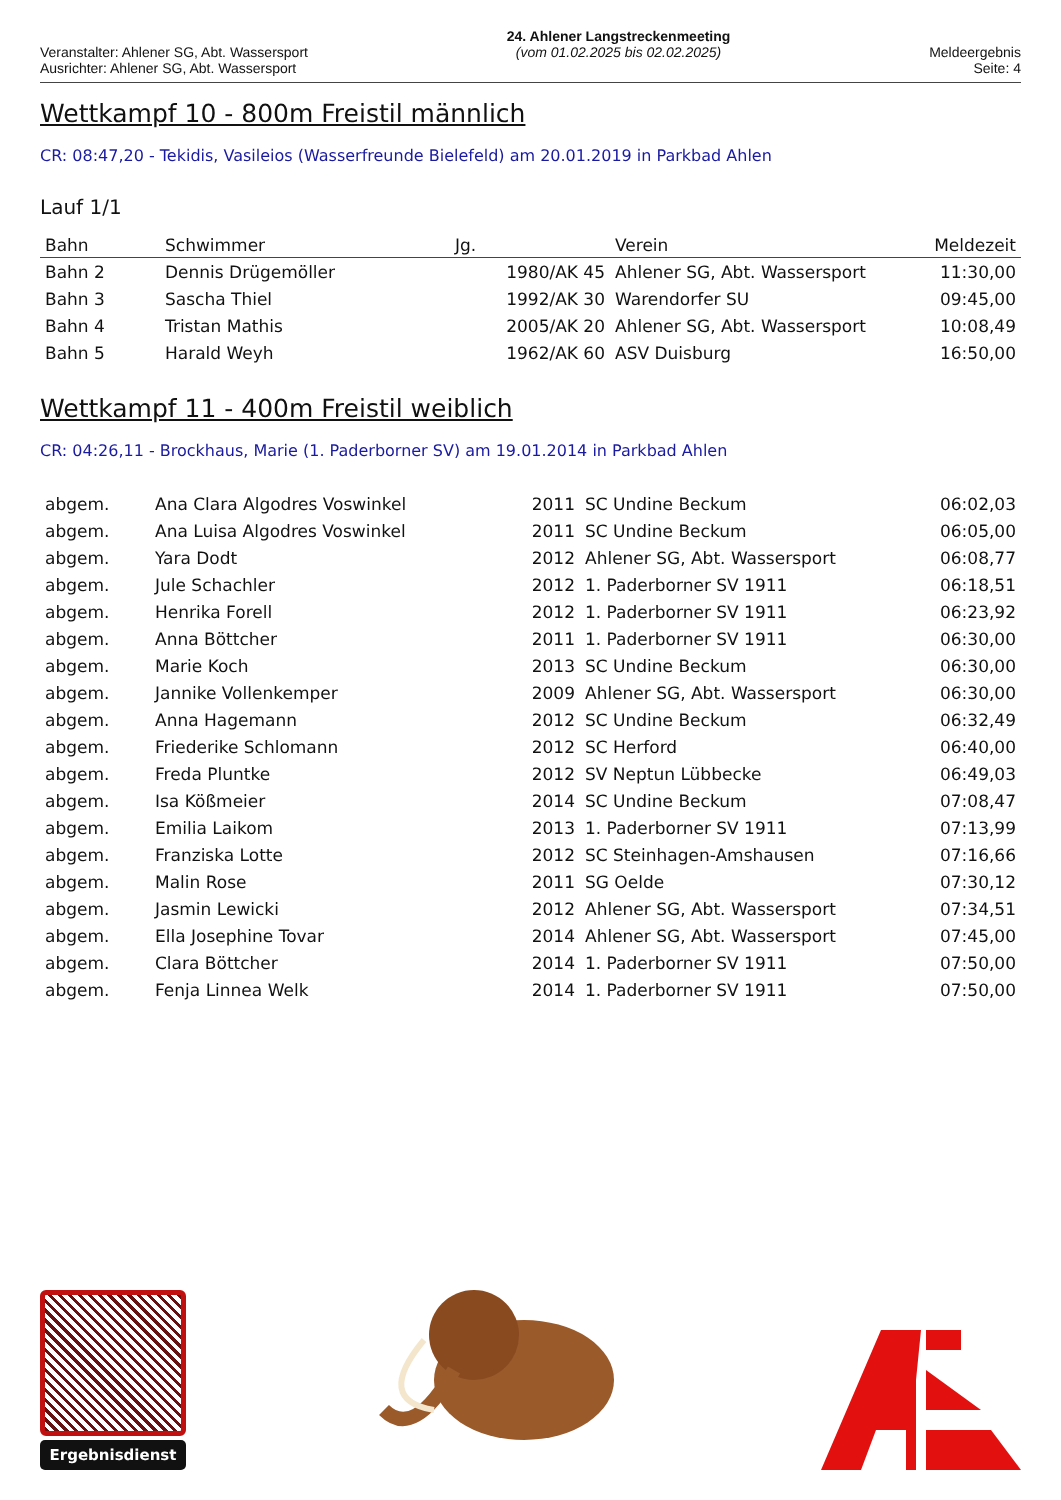Veranstalter: Ahlener SG, Abt. Wassersport
Ausrichter: Ahlener SG, Abt. Wassersport
24. Ahlener Langstreckenmeeting
(vom 01.02.2025 bis 02.02.2025)
Meldeergebnis
Seite: 4
Wettkampf 10 - 800m Freistil männlich
CR: 08:47,20 - Tekidis, Vasileios (Wasserfreunde Bielefeld) am 20.01.2019 in Parkbad Ahlen
Lauf 1/1
| Bahn | Schwimmer | Jg. | Verein | Meldezeit |
| --- | --- | --- | --- | --- |
| Bahn 2 | Dennis Drügemöller | 1980/AK 45 | Ahlener SG, Abt. Wassersport | 11:30,00 |
| Bahn 3 | Sascha Thiel | 1992/AK 30 | Warendorfer SU | 09:45,00 |
| Bahn 4 | Tristan Mathis | 2005/AK 20 | Ahlener SG, Abt. Wassersport | 10:08,49 |
| Bahn 5 | Harald Weyh | 1962/AK 60 | ASV Duisburg | 16:50,00 |
Wettkampf 11 - 400m Freistil weiblich
CR: 04:26,11 - Brockhaus, Marie (1. Paderborner SV) am 19.01.2014 in Parkbad Ahlen
| abgem. | Ana Clara Algodres Voswinkel | 2011 | SC Undine Beckum | 06:02,03 |
| abgem. | Ana Luisa Algodres Voswinkel | 2011 | SC Undine Beckum | 06:05,00 |
| abgem. | Yara Dodt | 2012 | Ahlener SG, Abt. Wassersport | 06:08,77 |
| abgem. | Jule Schachler | 2012 | 1. Paderborner SV 1911 | 06:18,51 |
| abgem. | Henrika Forell | 2012 | 1. Paderborner SV 1911 | 06:23,92 |
| abgem. | Anna Böttcher | 2011 | 1. Paderborner SV 1911 | 06:30,00 |
| abgem. | Marie Koch | 2013 | SC Undine Beckum | 06:30,00 |
| abgem. | Jannike Vollenkemper | 2009 | Ahlener SG, Abt. Wassersport | 06:30,00 |
| abgem. | Anna Hagemann | 2012 | SC Undine Beckum | 06:32,49 |
| abgem. | Friederike Schlomann | 2012 | SC Herford | 06:40,00 |
| abgem. | Freda Pluntke | 2012 | SV Neptun Lübbecke | 06:49,03 |
| abgem. | Isa Kößmeier | 2014 | SC Undine Beckum | 07:08,47 |
| abgem. | Emilia Laikom | 2013 | 1. Paderborner SV 1911 | 07:13,99 |
| abgem. | Franziska Lotte | 2012 | SC Steinhagen-Amshausen | 07:16,66 |
| abgem. | Malin Rose | 2011 | SG Oelde | 07:30,12 |
| abgem. | Jasmin Lewicki | 2012 | Ahlener SG, Abt. Wassersport | 07:34,51 |
| abgem. | Ella Josephine Tovar | 2014 | Ahlener SG, Abt. Wassersport | 07:45,00 |
| abgem. | Clara Böttcher | 2014 | 1. Paderborner SV 1911 | 07:50,00 |
| abgem. | Fenja Linnea Welk | 2014 | 1. Paderborner SV 1911 | 07:50,00 |
Ergebnisdienst